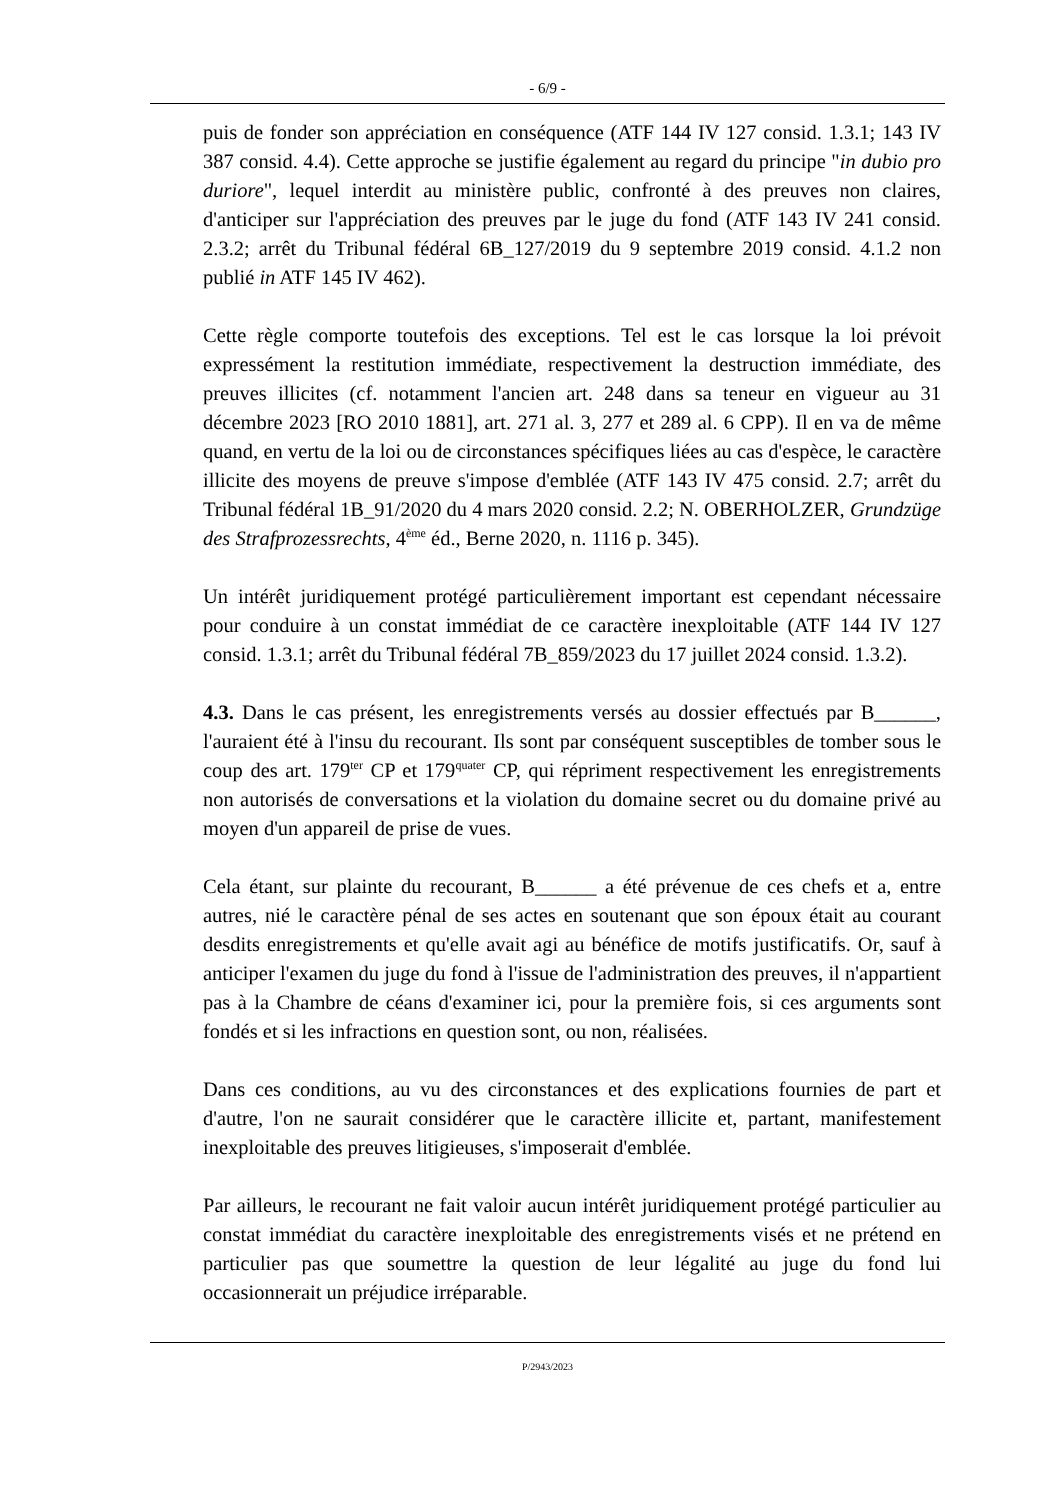- 6/9 -
puis de fonder son appréciation en conséquence (ATF 144 IV 127 consid. 1.3.1; 143 IV 387 consid. 4.4). Cette approche se justifie également au regard du principe "in dubio pro duriore", lequel interdit au ministère public, confronté à des preuves non claires, d'anticiper sur l'appréciation des preuves par le juge du fond (ATF 143 IV 241 consid. 2.3.2; arrêt du Tribunal fédéral 6B_127/2019 du 9 septembre 2019 consid. 4.1.2 non publié in ATF 145 IV 462).
Cette règle comporte toutefois des exceptions. Tel est le cas lorsque la loi prévoit expressément la restitution immédiate, respectivement la destruction immédiate, des preuves illicites (cf. notamment l'ancien art. 248 dans sa teneur en vigueur au 31 décembre 2023 [RO 2010 1881], art. 271 al. 3, 277 et 289 al. 6 CPP). Il en va de même quand, en vertu de la loi ou de circonstances spécifiques liées au cas d'espèce, le caractère illicite des moyens de preuve s'impose d'emblée (ATF 143 IV 475 consid. 2.7; arrêt du Tribunal fédéral 1B_91/2020 du 4 mars 2020 consid. 2.2; N. OBERHOLZER, Grundzüge des Strafprozessrechts, 4<sup>ème</sup> éd., Berne 2020, n. 1116 p. 345).
Un intérêt juridiquement protégé particulièrement important est cependant nécessaire pour conduire à un constat immédiat de ce caractère inexploitable (ATF 144 IV 127 consid. 1.3.1; arrêt du Tribunal fédéral 7B_859/2023 du 17 juillet 2024 consid. 1.3.2).
4.3. Dans le cas présent, les enregistrements versés au dossier effectués par B______, l'auraient été à l'insu du recourant. Ils sont par conséquent susceptibles de tomber sous le coup des art. 179<sup>ter</sup> CP et 179<sup>quater</sup> CP, qui répriment respectivement les enregistrements non autorisés de conversations et la violation du domaine secret ou du domaine privé au moyen d'un appareil de prise de vues.
Cela étant, sur plainte du recourant, B______ a été prévenue de ces chefs et a, entre autres, nié le caractère pénal de ses actes en soutenant que son époux était au courant desdits enregistrements et qu'elle avait agi au bénéfice de motifs justificatifs. Or, sauf à anticiper l'examen du juge du fond à l'issue de l'administration des preuves, il n'appartient pas à la Chambre de céans d'examiner ici, pour la première fois, si ces arguments sont fondés et si les infractions en question sont, ou non, réalisées.
Dans ces conditions, au vu des circonstances et des explications fournies de part et d'autre, l'on ne saurait considérer que le caractère illicite et, partant, manifestement inexploitable des preuves litigieuses, s'imposerait d'emblée.
Par ailleurs, le recourant ne fait valoir aucun intérêt juridiquement protégé particulier au constat immédiat du caractère inexploitable des enregistrements visés et ne prétend en particulier pas que soumettre la question de leur légalité au juge du fond lui occasionnerait un préjudice irréparable.
P/2943/2023